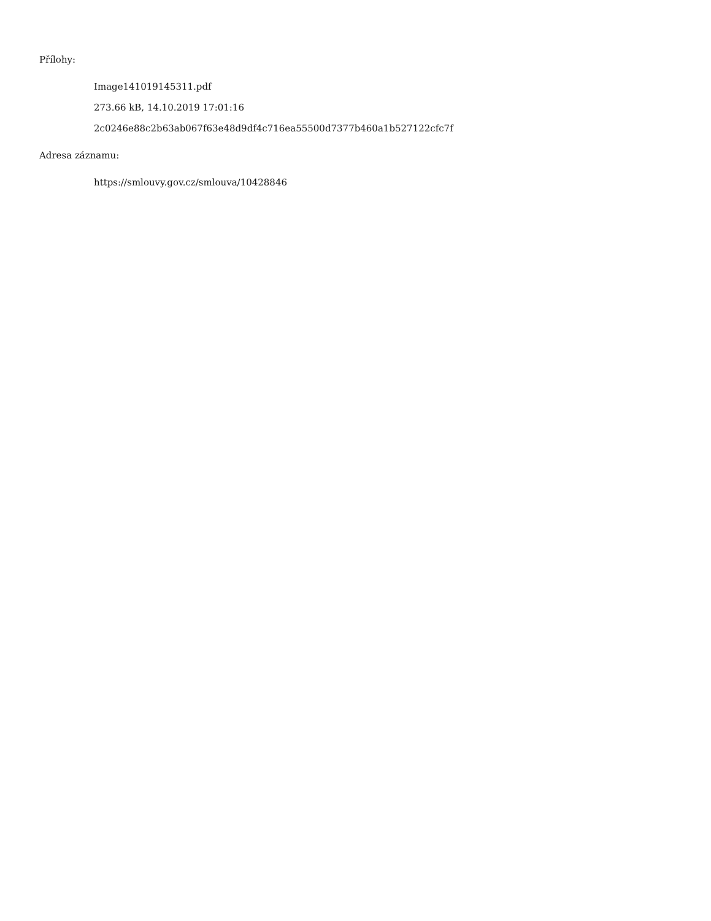Přílohy:
Image141019145311.pdf
273.66 kB, 14.10.2019 17:01:16
2c0246e88c2b63ab067f63e48d9df4c716ea55500d7377b460a1b527122cfc7f
Adresa záznamu:
https://smlouvy.gov.cz/smlouva/10428846